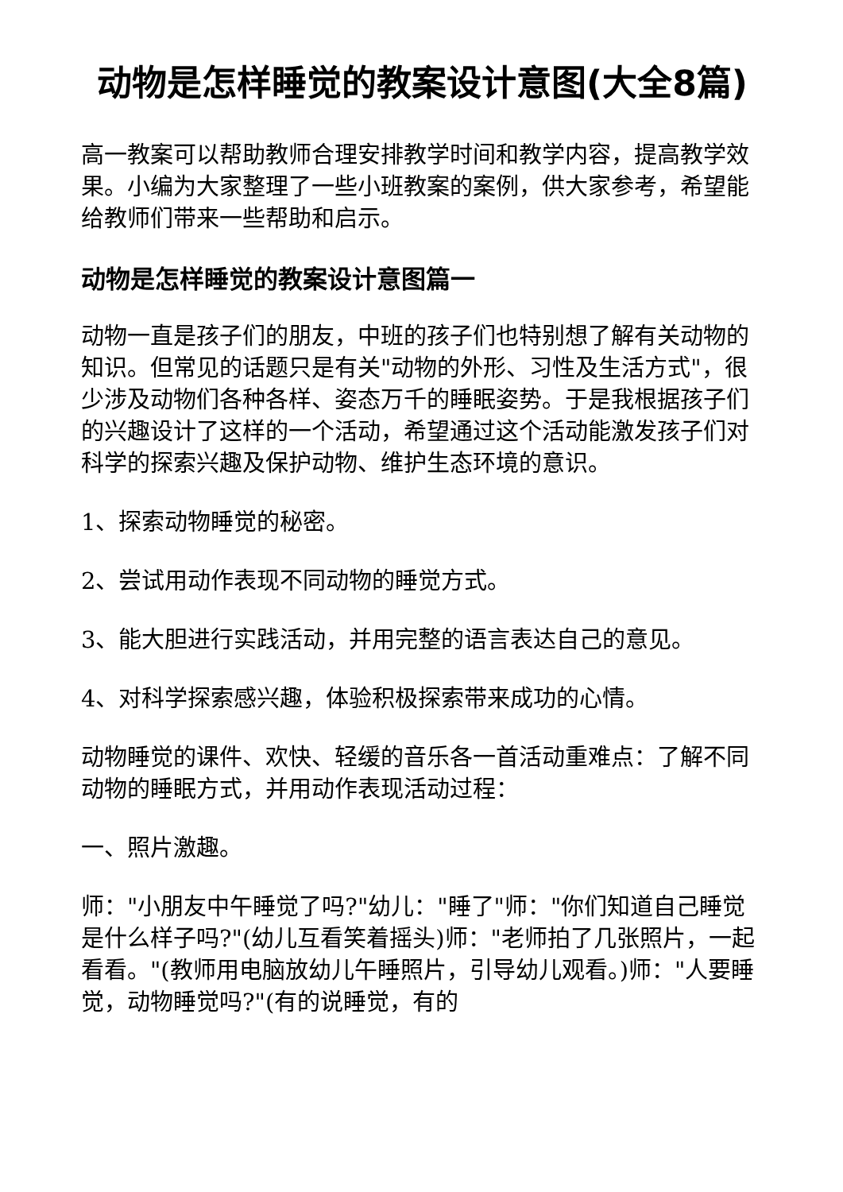动物是怎样睡觉的教案设计意图(大全8篇)
高一教案可以帮助教师合理安排教学时间和教学内容，提高教学效果。小编为大家整理了一些小班教案的案例，供大家参考，希望能给教师们带来一些帮助和启示。
动物是怎样睡觉的教案设计意图篇一
动物一直是孩子们的朋友，中班的孩子们也特别想了解有关动物的知识。但常见的话题只是有关"动物的外形、习性及生活方式"，很少涉及动物们各种各样、姿态万千的睡眠姿势。于是我根据孩子们的兴趣设计了这样的一个活动，希望通过这个活动能激发孩子们对科学的探索兴趣及保护动物、维护生态环境的意识。
1、探索动物睡觉的秘密。
2、尝试用动作表现不同动物的睡觉方式。
3、能大胆进行实践活动，并用完整的语言表达自己的意见。
4、对科学探索感兴趣，体验积极探索带来成功的心情。
动物睡觉的课件、欢快、轻缓的音乐各一首活动重难点：了解不同动物的睡眠方式，并用动作表现活动过程：
一、照片激趣。
师："小朋友中午睡觉了吗?"幼儿："睡了"师："你们知道自己睡觉是什么样子吗?"(幼儿互看笑着摇头)师："老师拍了几张照片，一起看看。"(教师用电脑放幼儿午睡照片，引导幼儿观看。)师："人要睡觉，动物睡觉吗?"(有的说睡觉，有的